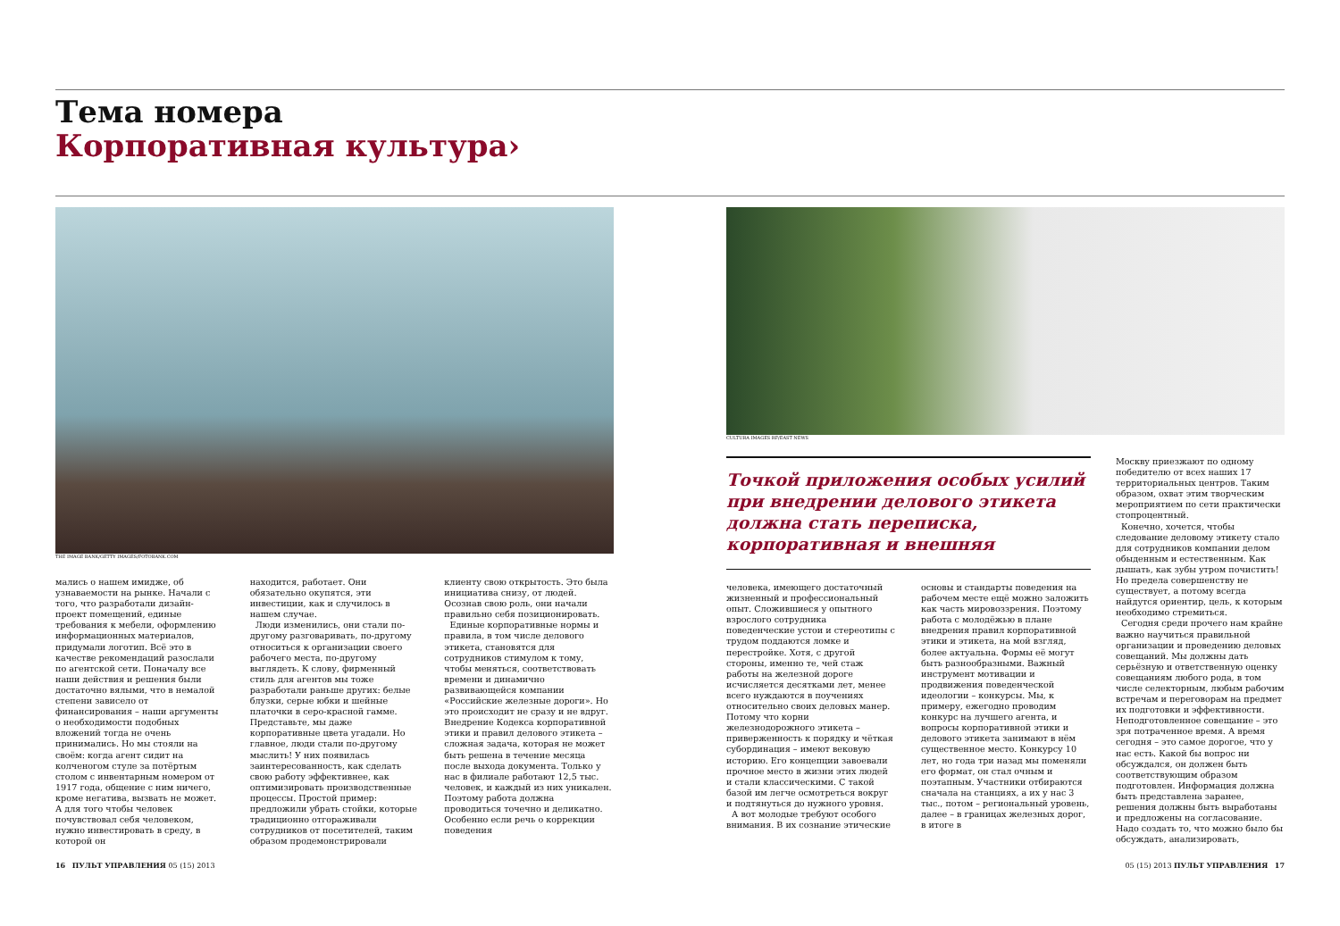Тема номера
Корпоративная культура›
THE IMAGE BANK/GETTY IMAGES/FOTOBANK.COM
мались о нашем имидже, об узнаваемости на рынке. Начали с того, что разработали дизайн-проект помещений, единые требования к мебели, оформлению информационных материалов, придумали логотип. Всё это в качестве рекомендаций разослали по агентской сети. Поначалу все наши действия и решения были достаточно вялыми, что в немалой степени зависело от финансирования – наши аргументы о необходимости подобных вложений тогда не очень принимались. Но мы стояли на своём: когда агент сидит на колченогом стуле за потёртым столом с инвентарным номером от 1917 года, общение с ним ничего, кроме негатива, вызвать не может. А для того чтобы человек почувствовал себя человеком, нужно инвестировать в среду, в которой он
находится, работает. Они обязательно окупятся, эти инвестиции, как и случилось в нашем случае.
Люди изменились, они стали по-другому разговаривать, по-другому относиться к организации своего рабочего места, по-другому выглядеть. К слову, фирменный стиль для агентов мы тоже разработали раньше других: белые блузки, серые юбки и шейные платочки в серо-красной гамме. Представьте, мы даже корпоративные цвета угадали. Но главное, люди стали по-другому мыслить! У них появилась заинтересованность, как сделать свою работу эффективнее, как оптимизировать производственные процессы. Простой пример: предложили убрать стойки, которые традиционно отгораживали сотрудников от посетителей, таким образом продемонстрировали
клиенту свою открытость. Это была инициатива снизу, от людей. Осознав свою роль, они начали правильно себя позиционировать.
Единые корпоративные нормы и правила, в том числе делового этикета, становятся для сотрудников стимулом к тому, чтобы меняться, соответствовать времени и динамично развивающейся компании «Российские железные дороги». Но это происходит не сразу и не вдруг. Внедрение Кодекса корпоративной этики и правил делового этикета – сложная задача, которая не может быть решена в течение месяца после выхода документа. Только у нас в филиале работают 12,5 тыс. человек, и каждый из них уникален. Поэтому работа должна проводиться точечно и деликатно. Особенно если речь о коррекции поведения
CULTURA IMAGES RF/EAST NEWS
Точкой приложения особых усилий при внедрении делового этикета должна стать переписка, корпоративная и внешняя
человека, имеющего достаточный жизненный и профессиональный опыт. Сложившиеся у опытного взрослого сотрудника поведенческие устои и стереотипы с трудом поддаются ломке и перестройке. Хотя, с другой стороны, именно те, чей стаж работы на железной дороге исчисляется десятками лет, менее всего нуждаются в поучениях относительно своих деловых манер. Потому что корни железнодорожного этикета – приверженность к порядку и чёткая субординация – имеют вековую историю. Его концепции завоевали прочное место в жизни этих людей и стали классическими. С такой базой им легче осмотреться вокруг и подтянуться до нужного уровня.
А вот молодые требуют особого внимания. В их сознание этические
основы и стандарты поведения на рабочем месте ещё можно заложить как часть мировоззрения. Поэтому работа с молодёжью в плане внедрения правил корпоративной этики и этикета, на мой взгляд, более актуальна. Формы её могут быть разнообразными. Важный инструмент мотивации и продвижения поведенческой идеологии – конкурсы. Мы, к примеру, ежегодно проводим конкурс на лучшего агента, и вопросы корпоративной этики и делового этикета занимают в нём существенное место. Конкурсу 10 лет, но года три назад мы поменяли его формат, он стал очным и поэтапным. Участники отбираются сначала на станциях, а их у нас 3 тыс., потом – региональный уровень, далее – в границах железных дорог, в итоге в
Москву приезжают по одному победителю от всех наших 17 территориальных центров. Таким образом, охват этим творческим мероприятием по сети практически стопроцентный.
Конечно, хочется, чтобы следование деловому этикету стало для сотрудников компании делом обыденным и естественным. Как дышать, как зубы утром почистить! Но предела совершенству не существует, а потому всегда найдутся ориентир, цель, к которым необходимо стремиться.
Сегодня среди прочего нам крайне важно научиться правильной организации и проведению деловых совещаний. Мы должны дать серьёзную и ответственную оценку совещаниям любого рода, в том числе селекторным, любым рабочим встречам и переговорам на предмет их подготовки и эффективности. Неподготовленное совещание – это зря потраченное время. А время сегодня – это самое дорогое, что у нас есть. Какой бы вопрос ни обсуждался, он должен быть соответствующим образом подготовлен. Информация должна быть представлена заранее, решения должны быть выработаны и предложены на согласование. Надо создать то, что можно было бы обсуждать, анализировать,
16 ПУЛЬТ УПРАВЛЕНИЯ 05 (15) 2013 05 (15) 2013 ПУЛЬТ УПРАВЛЕНИЯ 17